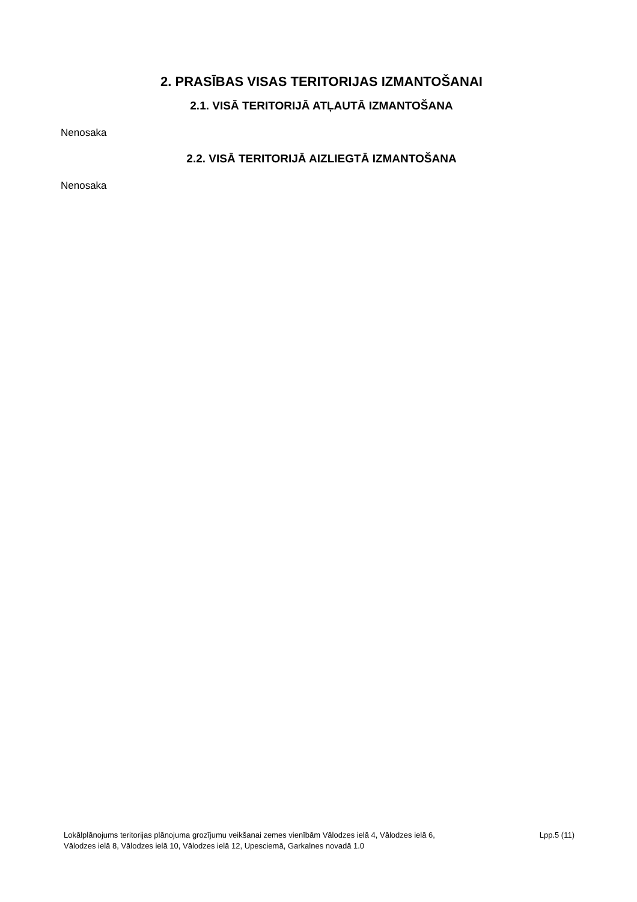2. PRASĪBAS VISAS TERITORIJAS IZMANTOŠANAI
2.1. VISĀ TERITORIJĀ ATĻAUTĀ IZMANTOŠANA
Nenosaka
2.2. VISĀ TERITORIJĀ AIZLIEGTĀ IZMANTOŠANA
Nenosaka
Lokālplānojums teritorijas plānojuma grozījumu veikšanai zemes vienībām Vālodzes ielā 4, Vālodzes ielā 6,
Vālodzes ielā 8, Vālodzes ielā 10, Vālodzes ielā 12, Upesciemā, Garkalnes novadā 1.0
Lpp.5 (11)